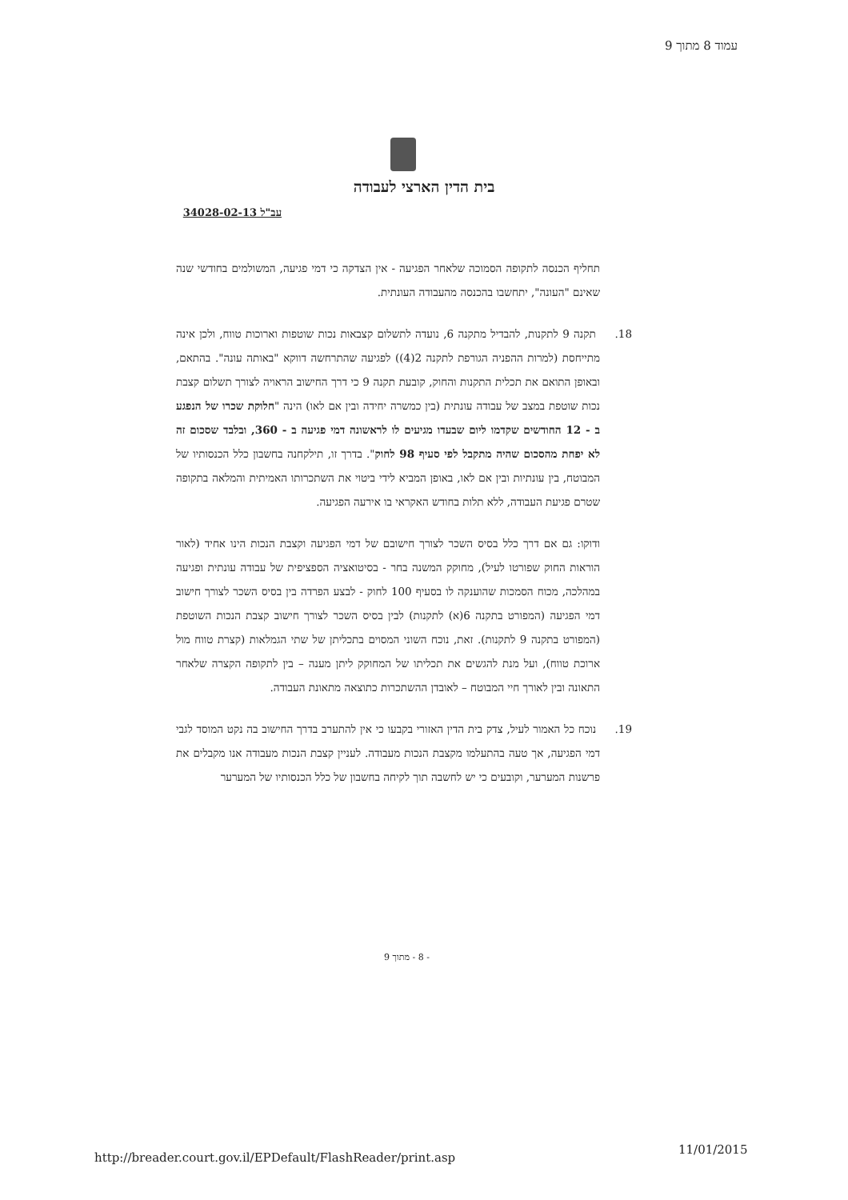עמוד 8 מתוך 9
בית הדין הארצי לעבודה
עב"ל 34028-02-13
תחליף הכנסה לתקופה הסמוכה שלאחר הפגיעה - אין הצדקה כי דמי פגיעה, המשולמים בחודשי שנה שאינם "העונה", יתחשבו בהכנסה מהעבודה העונתית.
18. תקנה 9 לתקנות, להבדיל מתקנה 6, נועדה לתשלום קצבאות נכות שוטפות וארוכות טווח, ולכן אינה מתייחסת (למרות ההפניה הגורפת לתקנה 2(4)) לפגיעה שהתרחשה דווקא "באותה עונה". בהתאם, ובאופן התואם את תכלית התקנות והחוק, קובעת תקנה 9 כי דרך החישוב הראויה לצורך תשלום קצבת נכות שוטפת במצב של עבודה עונתית (בין כמשרה יחידה ובין אם לאו) הינה "חלוקת שכרו של הנפגע ב - 12 החודשים שקדמו ליום שבעדו מגיעים לו לראשונה דמי פגיעה ב - 360, ובלבד שסכום זה לא יפחת מהסכום שהיה מתקבל לפי סעיף 98 לחוק". בדרך זו, תילקחנה בחשבון כלל הכנסותיו של המבוטח, בין עונתיות ובין אם לאו, באופן המביא לידי ביטוי את השתכרותו האמיתית והמלאה בתקופה שטרם פגיעת העבודה, ללא תלות בחודש האקראי בו אירעה הפגיעה.
ודוקו: גם אם דרך כלל בסיס השכר לצורך חישובם של דמי הפגיעה וקצבת הנכות הינו אחיד (לאור הוראות החוק שפורטו לעיל), מחוקק המשנה בחר - בסיטואציה הספציפית של עבודה עונתית ופגיעה במהלכה, מכוח הסמכות שהוענקה לו בסעיף 100 לחוק - לבצע הפרדה בין בסיס השכר לצורך חישוב דמי הפגיעה (המפורט בתקנה 6(א) לתקנות) לבין בסיס השכר לצורך חישוב קצבת הנכות השוטפת (המפורט בתקנה 9 לתקנות). זאת, נוכח השוני המסוים בתכליתן של שתי הגמלאות (קצרת טווח מול ארוכת טווח), ועל מנת להגשים את תכליתו של המחוקק ליתן מענה – בין לתקופה הקצרה שלאחר התאונה ובין לאורך חיי המבוטח – לאובדן ההשתכרות כתוצאה מתאונת העבודה.
19. נוכח כל האמור לעיל, צדק בית הדין האזורי בקבעו כי אין להתערב בדרך החישוב בה נקט המוסד לגבי דמי הפגיעה, אך טעה בהתעלמו מקצבת הנכות מעבודה. לעניין קצבת הנכות מעבודה אנו מקבלים את פרשנות המערער, וקובעים כי יש לחשבה תוך לקיחה בחשבון של כלל הכנסותיו של המערער
- 8 - מתוך 9
http://breader.court.gov.il/EPDefault/FlashReader/print.asp
11/01/2015